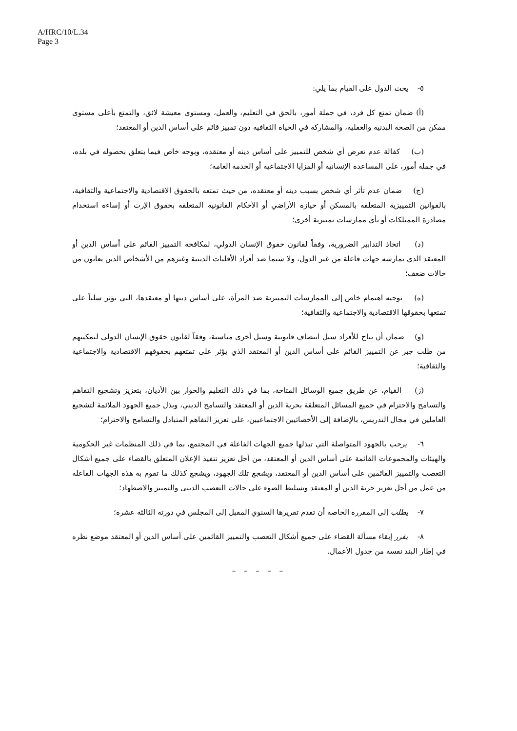A/HRC/10/L.34
Page 3
٥- يحث الدول على القيام بما يلي:
(أ) ضمان تمتع كل فرد، في جملة أمور، بالحق في التعليم، والعمل، ومستوى معيشة لائق، والتمتع بأعلى مستوى ممكن من الصحة البدنية والعقلية، والمشاركة في الحياة الثقافية دون تمييز قائم على أساس الدين أو المعتقد؛
(ب) كفالة عدم تعرض أي شخص للتمييز على أساس دينه أو معتقده، وبوجه خاص فيما يتعلق بحصوله في بلده، في جملة أمور، على المساعدة الإنسانية أو المزايا الاجتماعية أو الخدمة العامة؛
(ج) ضمان عدم تأثر أي شخص بسبب دينه أو معتقده، من حيث تمتعه بالحقوق الاقتصادية والاجتماعية والثقافية، بالقوانين التمييزية المتعلقة بالمسكن أو حيازة الأراضي أو الأحكام القانونية المتعلقة بحقوق الإرث أو إساءة استخدام مصادرة الممتلكات أو بأي ممارسات تمييزية أخرى؛
(د) اتخاذ التدابير الضرورية، وفقاً لقانون حقوق الإنسان الدولي، لمكافحة التمييز القائم على أساس الدين أو المعتقد الذي تمارسه جهات فاعلة من غير الدول، ولا سيما ضد أفراد الأقليات الدينية وغيرهم من الأشخاص الذين يعانون من حالات ضعف؛
(ه) توجيه اهتمام خاص إلى الممارسات التمييزية ضد المرأة، على أساس دينها أو معتقدها، التي تؤثر سلباً على تمتعها بحقوقها الاقتصادية والاجتماعية والثقافية؛
(و) ضمان أن تتاح للأفراد سبل انتصاف قانونية وسبل أخرى مناسبة، وفقاً لقانون حقوق الإنسان الدولي لتمكينهم من طلب جبر عن التمييز القائم على أساس الدين أو المعتقد الذي يؤثر على تمتعهم بحقوقهم الاقتصادية والاجتماعية والثقافية؛
(ز) القيام، عن طريق جميع الوسائل المتاحة، بما في ذلك التعليم والحوار بين الأديان، بتعزيز وتشجيع التفاهم والتسامح والاحترام في جميع المسائل المتعلقة بحرية الدين أو المعتقد والتسامح الديني، وبذل جميع الجهود الملائمة لتشجيع العاملين في مجال التدريس، بالإضافة إلى الأخصائيين الاجتماعيين، على تعزيز التفاهم المتبادل والتسامح والاحترام؛
٦- يرحب بالجهود المتواصلة التي تبذلها جميع الجهات الفاعلة في المجتمع، بما في ذلك المنظمات غير الحكومية والهيئات والمجموعات القائمة على أساس الدين أو المعتقد، من أجل تعزيز تنفيذ الإعلان المتعلق بالقضاء على جميع أشكال التعصب والتمييز القائمين على أساس الدين أو المعتقد، ويشجع تلك الجهود، ويشجع كذلك ما تقوم به هذه الجهات الفاعلة من عمل من أجل تعزيز حرية الدين أو المعتقد وتسليط الضوء على حالات التعصب الديني والتمييز والاضطهاد؛
٧- يطلب إلى المقررة الخاصة أن تقدم تقريرها السنوي المقبل إلى المجلس في دورته الثالثة عشرة؛
٨- يقرر إبقاء مسألة القضاء على جميع أشكال التعصب والتمييز القائمين على أساس الدين أو المعتقد موضع نظره في إطار البند نفسه من جدول الأعمال.
– – – – –